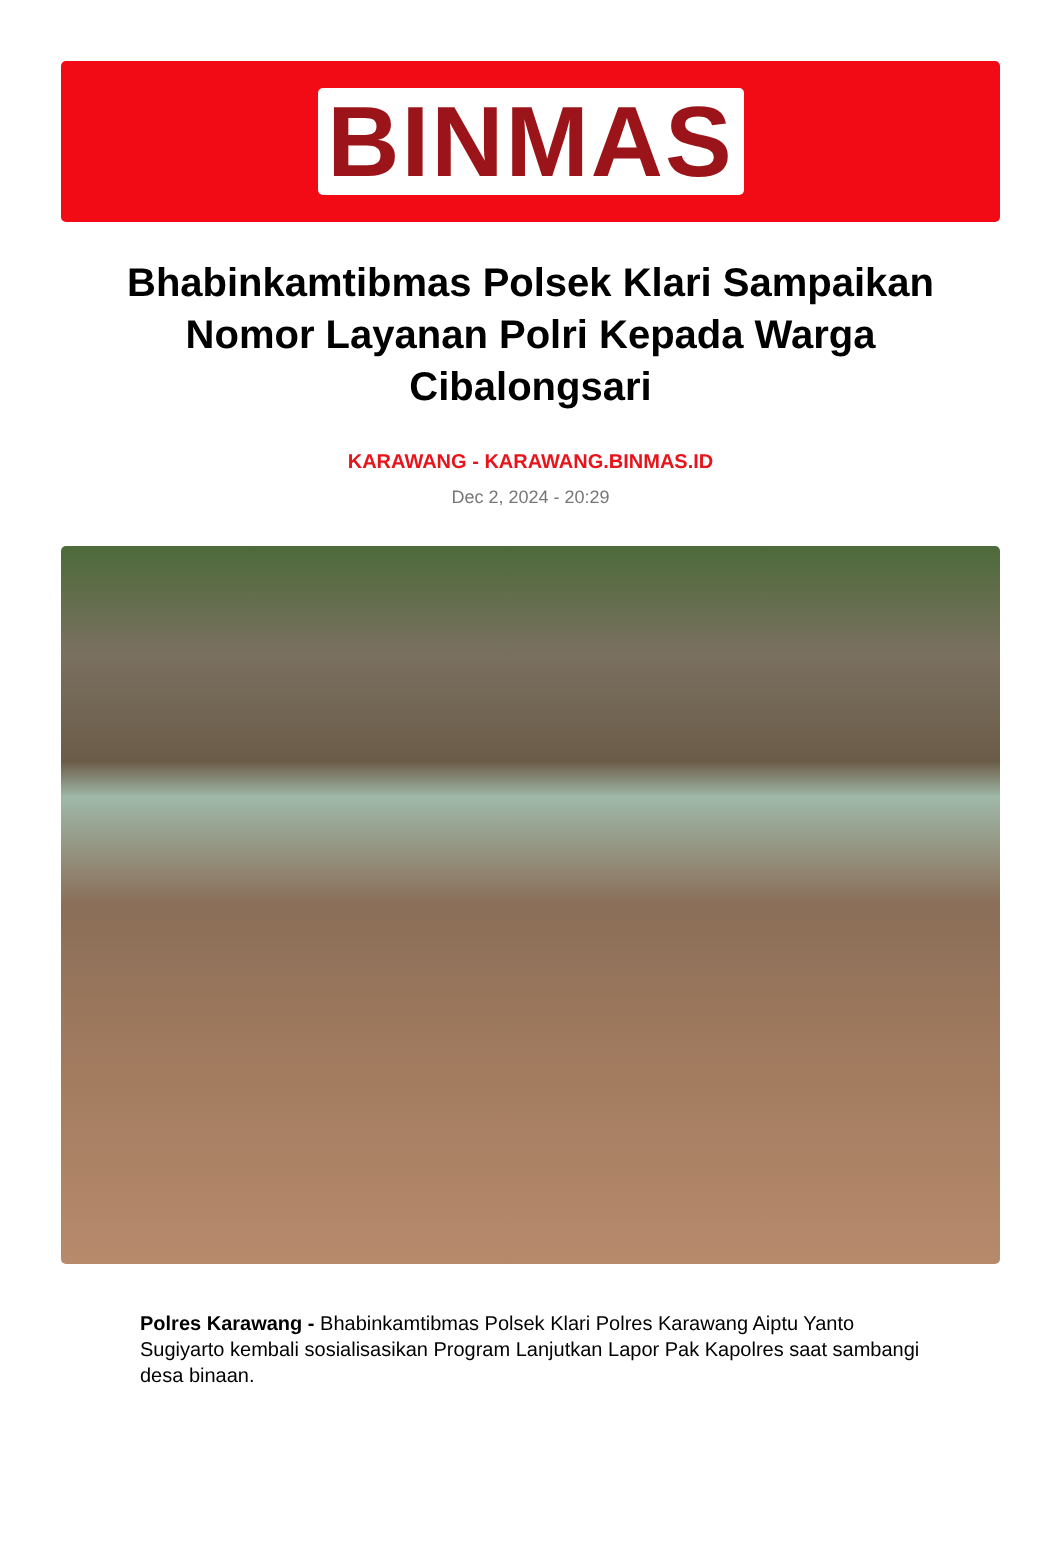BINMAS
Bhabinkamtibmas Polsek Klari Sampaikan Nomor Layanan Polri Kepada Warga Cibalongsari
KARAWANG - KARAWANG.BINMAS.ID
Dec 2, 2024 - 20:29
Polres Karawang - Bhabinkamtibmas Polsek Klari Polres Karawang Aiptu Yanto Sugiyarto kembali sosialisasikan Program Lanjutkan Lapor Pak Kapolres saat sambangi desa binaan.